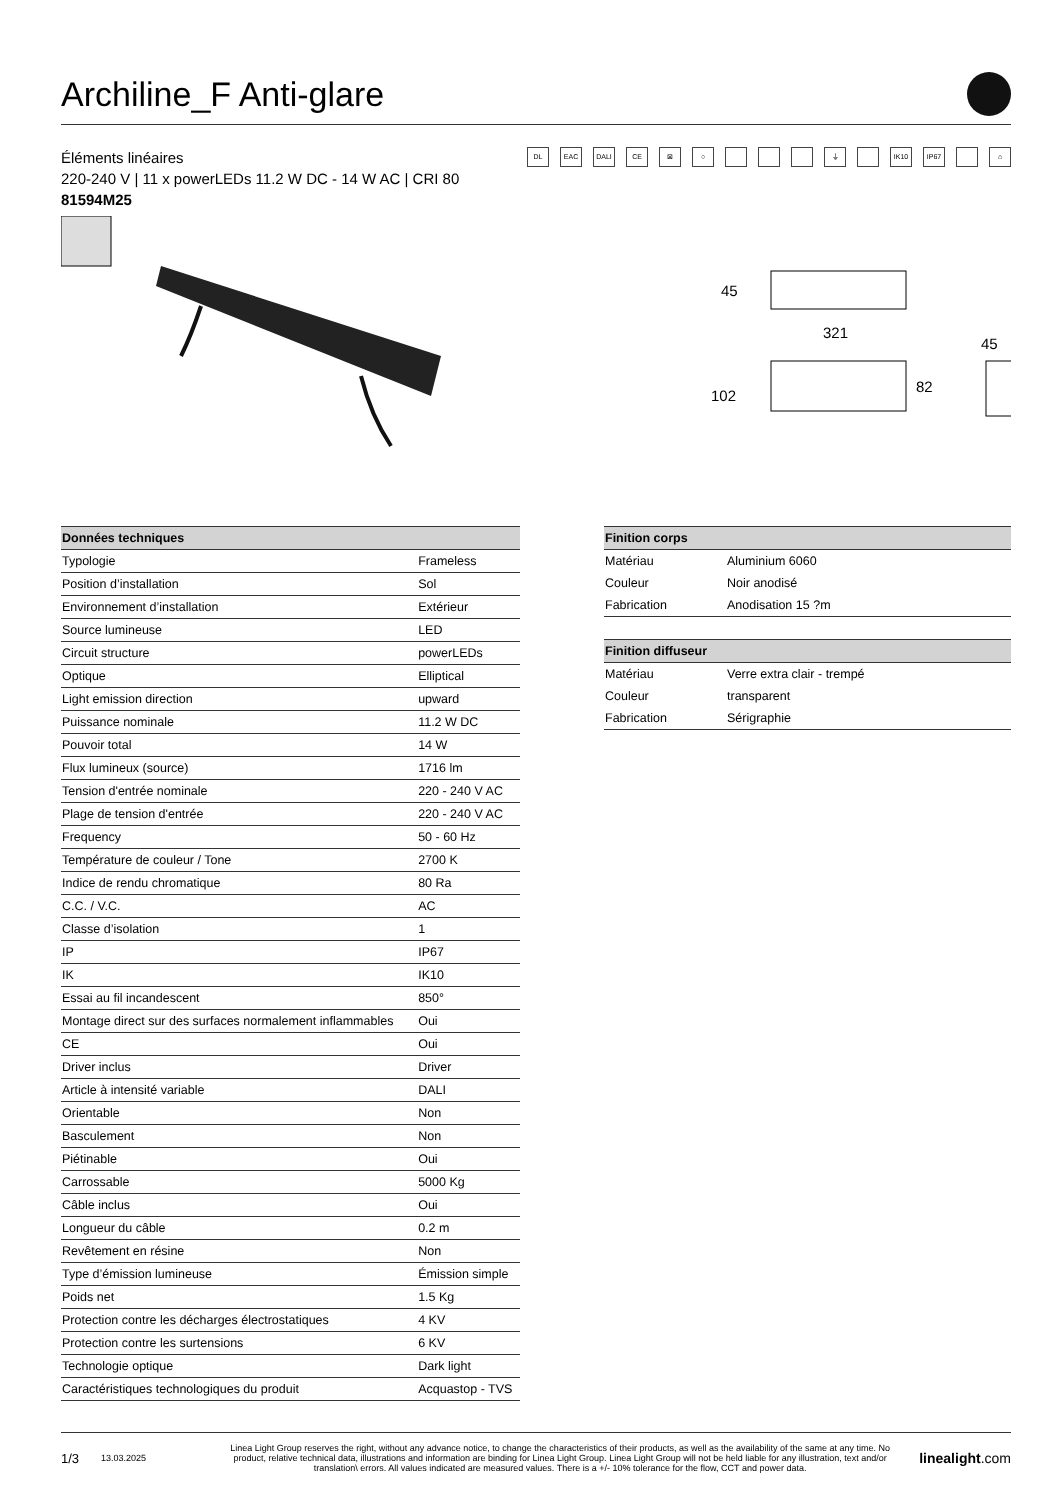Archiline_F Anti-glare
Éléments linéaires
220-240 V | 11 x powerLEDs 11.2 W DC - 14 W AC | CRI 80
81594M25
DL EAC DALI CE ⊠ ○ ⏚ IK10 IP67 ⌂
45
321
102
82
45
| Données techniques | |
| --- | --- |
| Typologie | Frameless |
| Position d’installation | Sol |
| Environnement d’installation | Extérieur |
| Source lumineuse | LED |
| Circuit structure | powerLEDs |
| Optique | Elliptical |
| Light emission direction | upward |
| Puissance nominale | 11.2 W DC |
| Pouvoir total | 14 W |
| Flux lumineux (source) | 1716 lm |
| Tension d'entrée nominale | 220 - 240 V AC |
| Plage de tension d'entrée | 220 - 240 V AC |
| Frequency | 50 - 60 Hz |
| Température de couleur / Tone | 2700 K |
| Indice de rendu chromatique | 80 Ra |
| C.C. / V.C. | AC |
| Classe d’isolation | 1 |
| IP | IP67 |
| IK | IK10 |
| Essai au fil incandescent | 850° |
| Montage direct sur des surfaces normalement inflammables | Oui |
| CE | Oui |
| Driver inclus | Driver |
| Article à intensité variable | DALI |
| Orientable | Non |
| Basculement | Non |
| Piétinable | Oui |
| Carrossable | 5000 Kg |
| Câble inclus | Oui |
| Longueur du câble | 0.2 m |
| Revêtement en résine | Non |
| Type d’émission lumineuse | Émission simple |
| Poids net | 1.5 Kg |
| Protection contre les décharges électrostatiques | 4 KV |
| Protection contre les surtensions | 6 KV |
| Technologie optique | Dark light |
| Caractéristiques technologiques du produit | Acquastop - TVS |
| Finition corps | |
| --- | --- |
| Matériau | Aluminium 6060 |
| Couleur | Noir anodisé |
| Fabrication | Anodisation 15 ?m |
| Finition diffuseur | |
| --- | --- |
| Matériau | Verre extra clair - trempé |
| Couleur | transparent |
| Fabrication | Sérigraphie |
1/3 13.03.2025 Linea Light Group reserves the right, without any advance notice, to change the characteristics of their products, as well as the availability of the same at any time. No product, relative technical data, illustrations and information are binding for Linea Light Group. Linea Light Group will not be held liable for any illustration, text and/or translation\ errors. All values indicated are measured values. There is a +/- 10% tolerance for the flow, CCT and power data. linealight.com